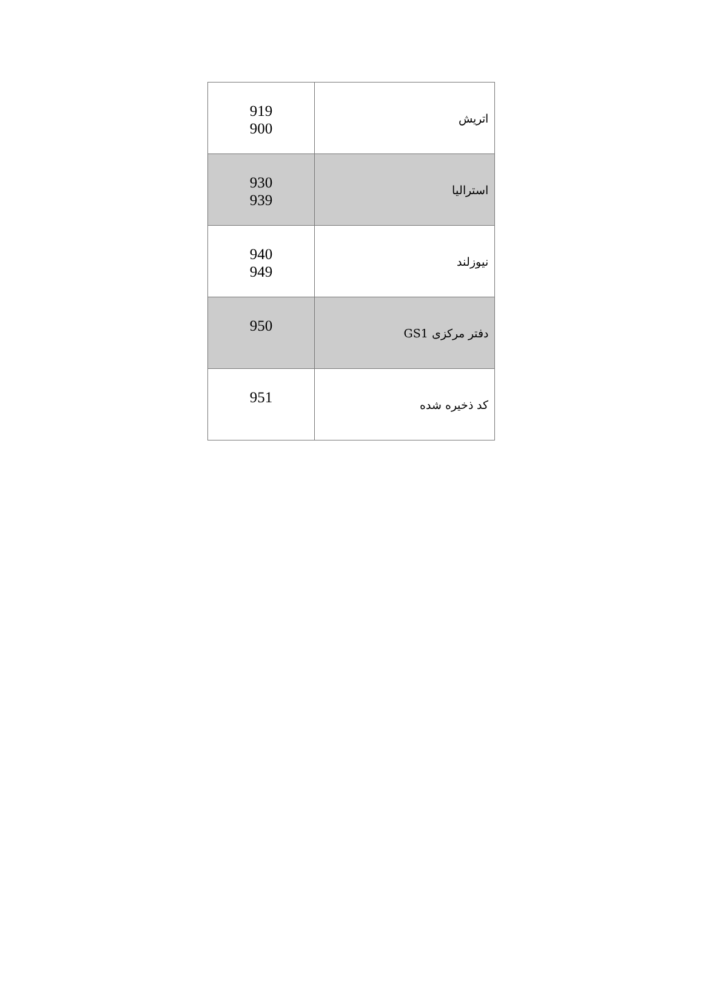| اتریش | 919 900 |
| استرالیا | 930 939 |
| نیوزلند | 940 949 |
| دفتر مرکزی GS1 | 950 |
| کد ذخیره شده | 951 |